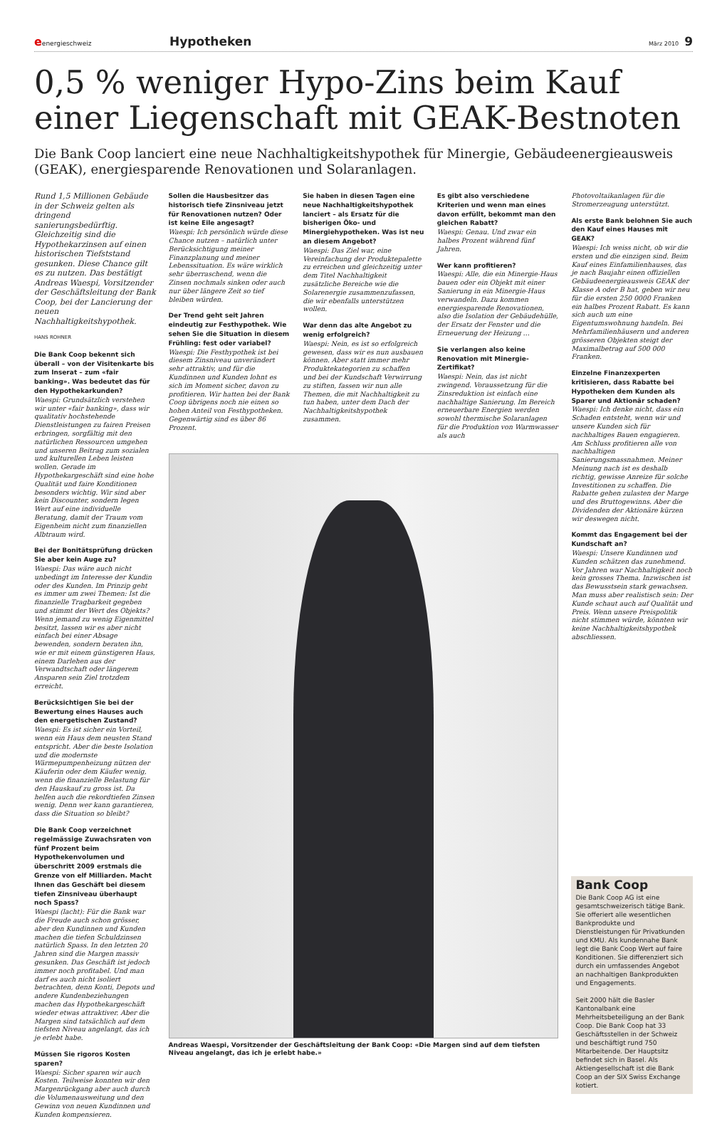eenergieschweiz
Hypotheken
März 2010
9
0,5 % weniger Hypo-Zins beim Kauf einer Liegenschaft mit GEAK-Bestnoten
Die Bank Coop lanciert eine neue Nachhaltigkeitshypothek für Minergie, Gebäudeenergieausweis (GEAK), energiesparende Renovationen und Solaranlagen.
Rund 1,5 Millionen Gebäude in der Schweiz gelten als dringend sanierungsbedürftig. Gleichzeitig sind die Hypothekarzinsen auf einen historischen Tiefststand gesunken. Diese Chance gilt es zu nutzen. Das bestätigt Andreas Waespi, Vorsitzender der Geschäftsleitung der Bank Coop, bei der Lancierung der neuen Nachhaltigkeitshypothek.
HANS ROHNER
Die Bank Coop bekennt sich überall – von der Visitenkarte bis zum Inserat – zum «fair banking». Was bedeutet das für den Hypothekarkunden?
Waespi: Grundsätzlich verstehen wir unter «fair banking», dass wir qualitativ hochstehende Dienstleistungen zu fairen Preisen erbringen, sorgfältig mit den natürlichen Ressourcen umgehen und unseren Beitrag zum sozialen und kulturellen Leben leisten wollen. Gerade im Hypothekargeschäft sind eine hohe Qualität und faire Konditionen besonders wichtig. Wir sind aber kein Discounter, sondern legen Wert auf eine individuelle Beratung, damit der Traum vom Eigenheim nicht zum finanziellen Albtraum wird.
Bei der Bonitätsprüfung drücken Sie aber kein Auge zu?
Waespi: Das wäre auch nicht unbedingt im Interesse der Kundin oder des Kunden. Im Prinzip geht es immer um zwei Themen: Ist die finanzielle Tragbarkeit gegeben und stimmt der Wert des Objekts? Wenn jemand zu wenig Eigenmittel besitzt, lassen wir es aber nicht einfach bei einer Absage bewenden, sondern beraten ihn, wie er mit einem günstigeren Haus, einem Darlehen aus der Verwandtschaft oder längerem Ansparen sein Ziel trotzdem erreicht.
Berücksichtigen Sie bei der Bewertung eines Hauses auch den energetischen Zustand?
Waespi: Es ist sicher ein Vorteil, wenn ein Haus dem neusten Stand entspricht. Aber die beste Isolation und die modernste Wärmepumpenheizung nützen der Käuferin oder dem Käufer wenig, wenn die finanzielle Belastung für den Hauskauf zu gross ist. Da helfen auch die rekordtiefen Zinsen wenig. Denn wer kann garantieren, dass die Situation so bleibt?
Die Bank Coop verzeichnet regelmässige Zuwachsraten von fünf Prozent beim Hypothekenvolumen und überschritt 2009 erstmals die Grenze von elf Milliarden. Macht Ihnen das Geschäft bei diesem tiefen Zinsniveau überhaupt noch Spass?
Waespi (lacht): Für die Bank war die Freude auch schon grösser, aber den Kundinnen und Kunden machen die tiefen Schuldzinsen natürlich Spass. In den letzten 20 Jahren sind die Margen massiv gesunken. Das Geschäft ist jedoch immer noch profitabel. Und man darf es auch nicht isoliert betrachten, denn Konti, Depots und andere Kundenbeziehungen machen das Hypothekargeschäft wieder etwas attraktiver. Aber die Margen sind tatsächlich auf dem tiefsten Niveau angelangt, das ich je erlebt habe.
Müssen Sie rigoros Kosten sparen?
Waespi: Sicher sparen wir auch Kosten. Teilweise konnten wir den Margenrückgang aber auch durch die Volumenausweitung und den Gewinn von neuen Kundinnen und Kunden kompensieren.
Sollen die Hausbesitzer das historisch tiefe Zinsniveau jetzt für Renovationen nutzen? Oder ist keine Eile angesagt?
Waespi: Ich persönlich würde diese Chance nutzen – natürlich unter Berücksichtigung meiner Finanzplanung und meiner Lebenssituation. Es wäre wirklich sehr überraschend, wenn die Zinsen nochmals sinken oder auch nur über längere Zeit so tief bleiben würden.
Der Trend geht seit Jahren eindeutig zur Festhypothek. Wie sehen Sie die Situation in diesem Frühling: fest oder variabel?
Waespi: Die Festhypothek ist bei diesem Zinsniveau unverändert sehr attraktiv, und für die Kundinnen und Kunden lohnt es sich im Moment sicher, davon zu profitieren. Wir hatten bei der Bank Coop übrigens noch nie einen so hohen Anteil von Festhypotheken. Gegenwärtig sind es über 86 Prozent.
Sie haben in diesen Tagen eine neue Nachhaltigkeitshypothek lanciert – als Ersatz für die bisherigen Öko- und Minergiehypotheken. Was ist neu an diesem Angebot?
Waespi: Das Ziel war, eine Vereinfachung der Produktepalette zu erreichen und gleichzeitig unter dem Titel Nachhaltigkeit zusätzliche Bereiche wie die Solarenergie zusammenzufassen, die wir ebenfalls unterstützen wollen.
War denn das alte Angebot zu wenig erfolgreich?
Waespi: Nein, es ist so erfolgreich gewesen, dass wir es nun ausbauen können. Aber statt immer mehr Produktekategorien zu schaffen und bei der Kundschaft Verwirrung zu stiften, fassen wir nun alle Themen, die mit Nachhaltigkeit zu tun haben, unter dem Dach der Nachhaltigkeitshypothek zusammen.
Es gibt also verschiedene Kriterien und wenn man eines davon erfüllt, bekommt man den gleichen Rabatt?
Waespi: Genau. Und zwar ein halbes Prozent während fünf Jahren.
Wer kann profitieren?
Waespi: Alle, die ein Minergie-Haus bauen oder ein Objekt mit einer Sanierung in ein Minergie-Haus verwandeln. Dazu kommen energiesparende Renovationen, also die Isolation der Gebäudehülle, der Ersatz der Fenster und die Erneuerung der Heizung …
Sie verlangen also keine Renovation mit Minergie-Zertifikat?
Waespi: Nein, das ist nicht zwingend. Voraussetzung für die Zinsreduktion ist einfach eine nachhaltige Sanierung. Im Bereich erneuerbare Energien werden sowohl thermische Solaranlagen für die Produktion von Warmwasser als auch
Andreas Waespi, Vorsitzender der Geschäftsleitung der Bank Coop: «Die Margen sind auf dem tiefsten Niveau angelangt, das ich je erlebt habe.»
Photovoltaikanlagen für die Stromerzeugung unterstützt.
Als erste Bank belohnen Sie auch den Kauf eines Hauses mit GEAK?
Waespi: Ich weiss nicht, ob wir die ersten und die einzigen sind. Beim Kauf eines Einfamilienhauses, das je nach Baujahr einen offiziellen Gebäudeenergieausweis GEAK der Klasse A oder B hat, geben wir neu für die ersten 250 0000 Franken ein halbes Prozent Rabatt. Es kann sich auch um eine Eigentumswohnung handeln. Bei Mehrfamilienhäusern und anderen grösseren Objekten steigt der Maximalbetrag auf 500 000 Franken.
Einzelne Finanzexperten kritisieren, dass Rabatte bei Hypotheken dem Kunden als Sparer und Aktionär schaden?
Waespi: Ich denke nicht, dass ein Schaden entsteht, wenn wir und unsere Kunden sich für nachhaltiges Bauen engagieren. Am Schluss profitieren alle von nachhaltigen Sanierungsmassnahmen. Meiner Meinung nach ist es deshalb richtig, gewisse Anreize für solche Investitionen zu schaffen. Die Rabatte gehen zulasten der Marge und des Bruttogewinns. Aber die Dividenden der Aktionäre kürzen wir deswegen nicht.
Kommt das Engagement bei der Kundschaft an?
Waespi: Unsere Kundinnen und Kunden schätzen das zunehmend. Vor Jahren war Nachhaltigkeit noch kein grosses Thema. Inzwischen ist das Bewusstsein stark gewachsen. Man muss aber realistisch sein: Der Kunde schaut auch auf Qualität und Preis. Wenn unsere Preispolitik nicht stimmen würde, könnten wir keine Nachhaltigkeitshypothek abschliessen.
Bank Coop
Die Bank Coop AG ist eine gesamtschweizerisch tätige Bank. Sie offeriert alle wesentlichen Bankprodukte und Dienstleistungen für Privatkunden und KMU. Als kundennahe Bank legt die Bank Coop Wert auf faire Konditionen. Sie differenziert sich durch ein umfassendes Angebot an nachhaltigen Bankprodukten und Engagements.
Seit 2000 hält die Basler Kantonalbank eine Mehrheitsbeteiligung an der Bank Coop. Die Bank Coop hat 33 Geschäftsstellen in der Schweiz und beschäftigt rund 750 Mitarbeitende. Der Hauptsitz befindet sich in Basel. Als Aktiengesellschaft ist die Bank Coop an der SIX Swiss Exchange kotiert.